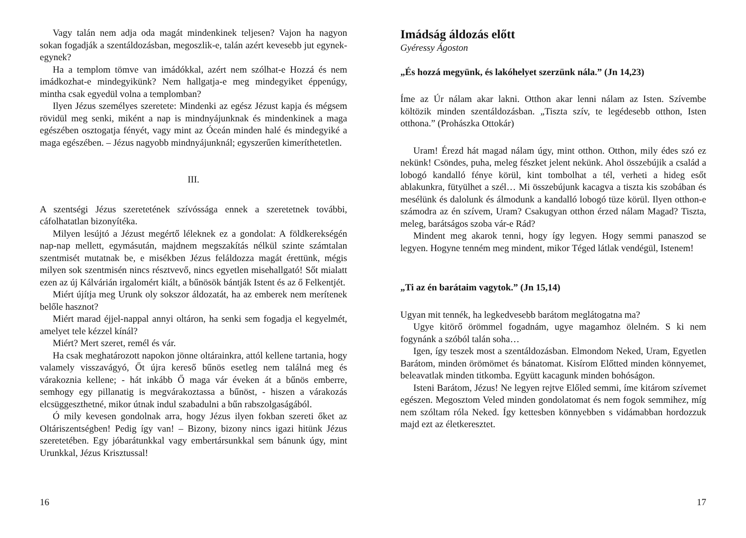Vagy talán nem adja oda magát mindenkinek teljesen? Vajon ha nagyon sokan fogadják a szentáldozásban, megoszlik-e, talán azért kevesebb jut egynek-egynek?
Ha a templom tömve van imádókkal, azért nem szólhat-e Hozzá és nem imádkozhat-e mindegyikünk? Nem hallgatja-e meg mindegyiket éppenúgy, mintha csak egyedül volna a templomban?
Ilyen Jézus személyes szeretete: Mindenki az egész Jézust kapja és mégsem rövidül meg senki, miként a nap is mindnyájunknak és mindenkinek a maga egészében osztogatja fényét, vagy mint az Óceán minden halé és mindegyiké a maga egészében. – Jézus nagyobb mindnyájunknál; egyszerűen kimeríthetetlen.
III.
A szentségi Jézus szeretetének szívóssága ennek a szeretetnek további, cáfolhatatlan bizonyítéka.
Milyen lesújtó a Jézust megértő léleknek ez a gondolat: A földkerekségén nap-nap mellett, egymásután, majdnem megszakítás nélkül szinte számtalan szentmisét mutatnak be, e misékben Jézus feláldozza magát érettünk, mégis milyen sok szentmisén nincs résztvevő, nincs egyetlen misehallgató! Sőt mialatt ezen az új Kálvárián irgalomért kiált, a bűnösök bántják Istent és az ő Felkentjét.
Miért újítja meg Urunk oly sokszor áldozatát, ha az emberek nem merítenek belőle hasznot?
Miért marad éjjel-nappal annyi oltáron, ha senki sem fogadja el kegyelmét, amelyet tele kézzel kínál?
Miért? Mert szeret, remél és vár.
Ha csak meghatározott napokon jönne oltárainkra, attól kellene tartania, hogy valamely visszavágyó, Őt újra kereső bűnös esetleg nem találná meg és várakoznia kellene; - hát inkább Ő maga vár éveken át a bűnös emberre, semhogy egy pillanatig is megvárakoztassa a bűnöst, - hiszen a várakozás elcsüggeszthetné, mikor útnak indul szabadulni a bűn rabszolgaságából.
Ó mily kevesen gondolnak arra, hogy Jézus ilyen fokban szereti őket az Oltáriszentségben! Pedig így van! – Bizony, bizony nincs igazi hitünk Jézus szeretetében. Egy jóbarátunkkal vagy embertársunkkal sem bánunk úgy, mint Urunkkal, Jézus Krisztussal!
16
Imádság áldozás előtt
Gyéressy Ágoston
„És hozzá megyünk, és lakóhelyet szerzünk nála.” (Jn 14,23)
Íme az Úr nálam akar lakni. Otthon akar lenni nálam az Isten. Szívembe költözik minden szentáldozásban. „Tiszta szív, te legédesebb otthon, Isten otthona.” (Prohászka Ottokár)
Uram! Érezd hát magad nálam úgy, mint otthon. Otthon, mily édes szó ez nekünk! Csöndes, puha, meleg fészket jelent nekünk. Ahol összebújik a család a lobogó kandalló fénye körül, kint tombolhat a tél, verheti a hideg esőt ablakunkra, fütyülhet a szél… Mi összebújunk kacagva a tiszta kis szobában és mesélünk és dalolunk és álmodunk a kandalló lobogó tüze körül. Ilyen otthon-e számodra az én szívem, Uram? Csakugyan otthon érzed nálam Magad? Tiszta, meleg, barátságos szoba vár-e Rád?
Mindent meg akarok tenni, hogy így legyen. Hogy semmi panaszod se legyen. Hogyne tenném meg mindent, mikor Téged látlak vendégül, Istenem!
„Ti az én barátaim vagytok.” (Jn 15,14)
Ugyan mit tennék, ha legkedvesebb barátom meglátogatna ma?
Ugye kitörő örömmel fogadnám, ugye magamhoz ölelném. S ki nem fogynánk a szóból talán soha…
Igen, így teszek most a szentáldozásban. Elmondom Neked, Uram, Egyetlen Barátom, minden örömömet és bánatomat. Kisírom Előtted minden könnyemet, beleavatlak minden titkomba. Együtt kacagunk minden bohóságon.
Isteni Barátom, Jézus! Ne legyen rejtve Előled semmi, íme kitárom szívemet egészen. Megosztom Veled minden gondolatomat és nem fogok semmihez, míg nem szóltam róla Neked. Így kettesben könnyebben s vidámabban hordozzuk majd ezt az életkeresztet.
17